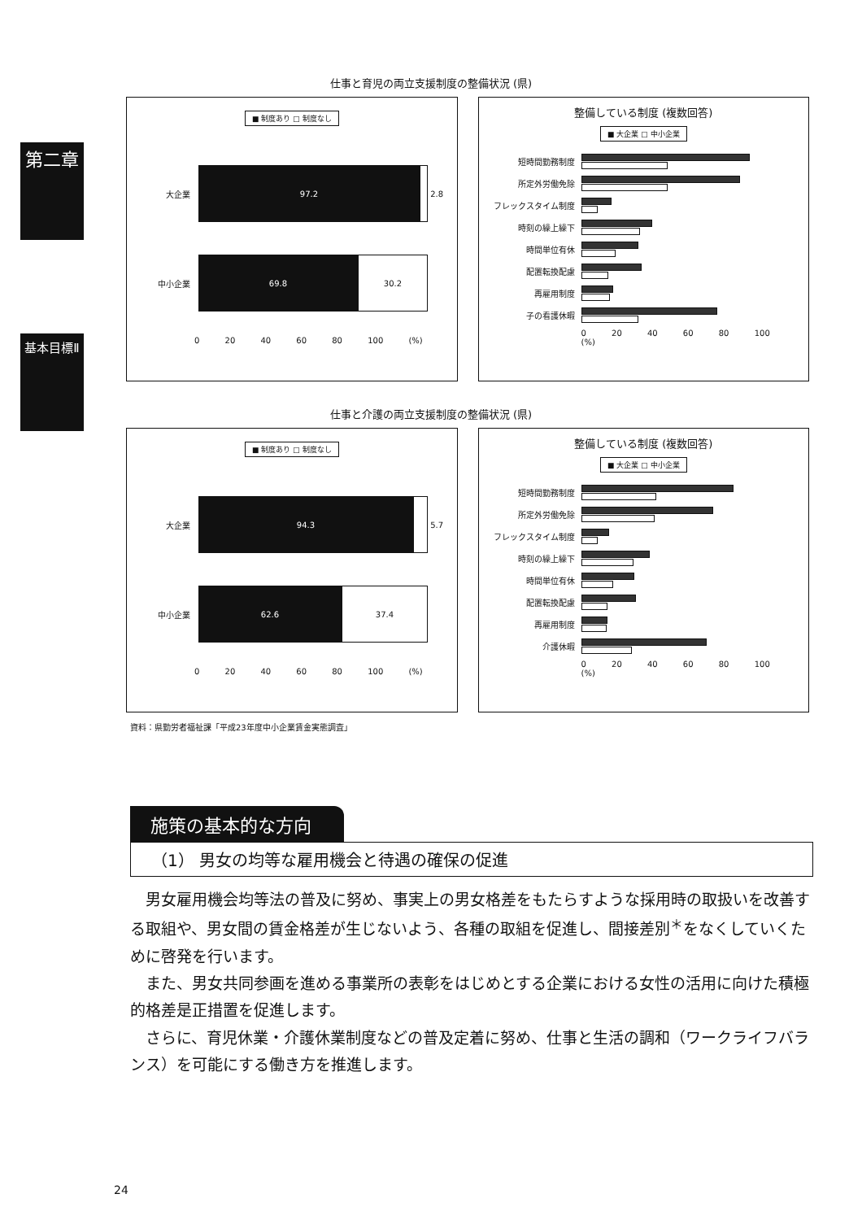第二章
基本目標Ⅱ
仕事と育児の両立支援制度の整備状況 (県)
■ 制度あり □ 制度なし
大企業
97.2
2.8
中小企業
69.8
30.2
0 20 40 60 80 100 (%)
整備している制度 (複数回答)
■ 大企業 □ 中小企業
短時間勤務制度
所定外労働免除
フレックスタイム制度
時刻の繰上繰下
時間単位有休
配置転換配慮
再雇用制度
子の看護休暇
0 20 40 60 80 100 (%)
仕事と介護の両立支援制度の整備状況 (県)
■ 制度あり □ 制度なし
大企業
94.3
5.7
中小企業
62.6
37.4
0 20 40 60 80 100 (%)
整備している制度 (複数回答)
■ 大企業 □ 中小企業
短時間勤務制度
所定外労働免除
フレックスタイム制度
時刻の繰上繰下
時間単位有休
配置転換配慮
再雇用制度
介護休暇
0 20 40 60 80 100 (%)
資料：県勤労者福祉課「平成23年度中小企業賃金実態調査」
施策の基本的な方向
（1） 男女の均等な雇用機会と待遇の確保の促進
男女雇用機会均等法の普及に努め、事実上の男女格差をもたらすような採用時の取扱いを改善する取組や、男女間の賃金格差が生じないよう、各種の取組を促進し、間接差別<sup>＊</sup>をなくしていくために啓発を行います。
また、男女共同参画を進める事業所の表彰をはじめとする企業における女性の活用に向けた積極的格差是正措置を促進します。
さらに、育児休業・介護休業制度などの普及定着に努め、仕事と生活の調和（ワークライフバランス）を可能にする働き方を推進します。
24